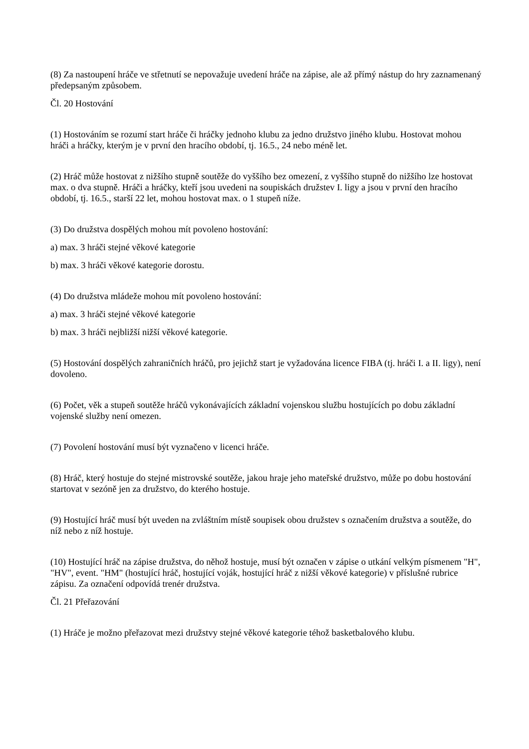(8) Za nastoupení hráče ve střetnutí se nepovažuje uvedení hráče na zápise, ale až přímý nástup do hry zaznamenaný předepsaným způsobem.
Čl. 20 Hostování
(1) Hostováním se rozumí start hráče či hráčky jednoho klubu za jedno družstvo jiného klubu. Hostovat mohou hráči a hráčky, kterým je v první den hracího období, tj. 16.5., 24 nebo méně let.
(2) Hráč může hostovat z nižšího stupně soutěže do vyššího bez omezení, z vyššího stupně do nižšího lze hostovat max. o dva stupně. Hráči a hráčky, kteří jsou uvedeni na soupiskách družstev I. ligy a jsou v první den hracího období, tj. 16.5., starší 22 let, mohou hostovat max. o 1 stupeň níže.
(3) Do družstva dospělých mohou mít povoleno hostování:
a) max. 3 hráči stejné věkové kategorie
b) max. 3 hráči věkové kategorie dorostu.
(4) Do družstva mládeže mohou mít povoleno hostování:
a) max. 3 hráči stejné věkové kategorie
b) max. 3 hráči nejbližší nižší věkové kategorie.
(5) Hostování dospělých zahraničních hráčů, pro jejichž start je vyžadována licence FIBA (tj. hráči I. a II. ligy), není dovoleno.
(6) Počet, věk a stupeň soutěže hráčů vykonávajících základní vojenskou službu hostujících po dobu základní vojenské služby není omezen.
(7) Povolení hostování musí být vyznačeno v licenci hráče.
(8) Hráč, který hostuje do stejné mistrovské soutěže, jakou hraje jeho mateřské družstvo, může po dobu hostování startovat v sezóně jen za družstvo, do kterého hostuje.
(9) Hostující hráč musí být uveden na zvláštním místě soupisek obou družstev s označením družstva a soutěže, do níž nebo z níž hostuje.
(10) Hostující hráč na zápise družstva, do něhož hostuje, musí být označen v zápise o utkání velkým písmenem "H", "HV", event. "HM" (hostující hráč, hostující voják, hostující hráč z nižší věkové kategorie) v příslušné rubrice zápisu. Za označení odpovídá trenér družstva.
Čl. 21 Přeřazování
(1) Hráče je možno přeřazovat mezi družstvy stejné věkové kategorie téhož basketbalového klubu.